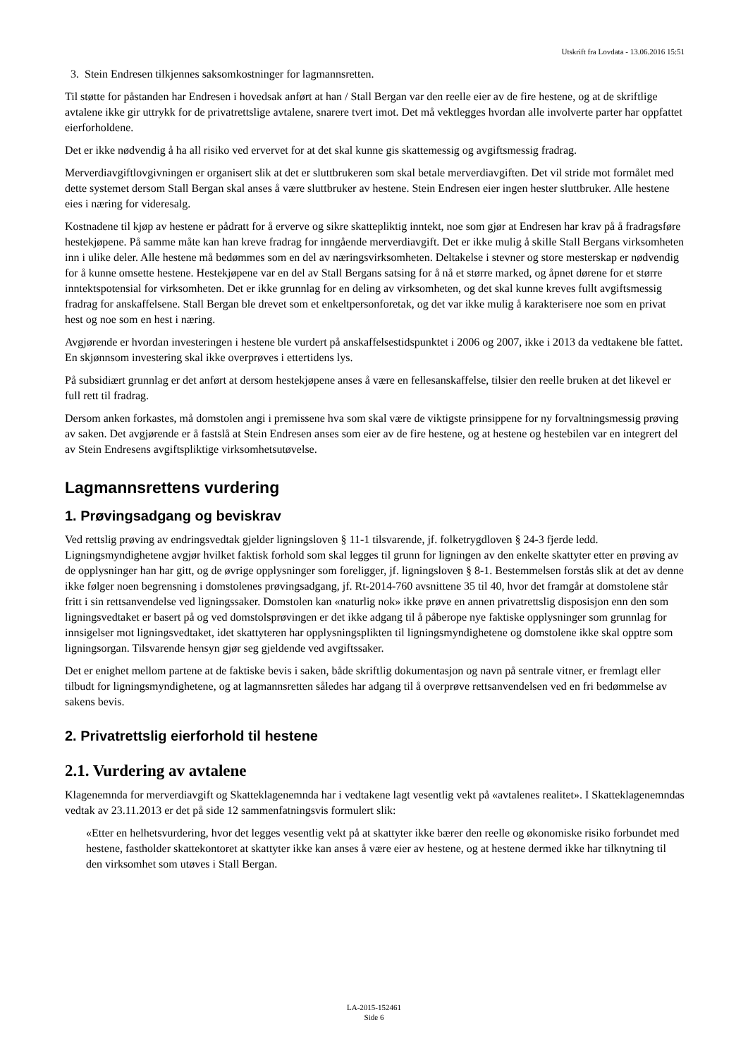Utskrift fra Lovdata - 13.06.2016 15:51
3. Stein Endresen tilkjennes saksomkostninger for lagmannsretten.
Til støtte for påstanden har Endresen i hovedsak anført at han / Stall Bergan var den reelle eier av de fire hestene, og at de skriftlige avtalene ikke gir uttrykk for de privatrettslige avtalene, snarere tvert imot. Det må vektlegges hvordan alle involverte parter har oppfattet eierforholdene.
Det er ikke nødvendig å ha all risiko ved ervervet for at det skal kunne gis skattemessig og avgiftsmessig fradrag.
Merverdiavgiftlovgivningen er organisert slik at det er sluttbrukeren som skal betale merverdiavgiften. Det vil stride mot formålet med dette systemet dersom Stall Bergan skal anses å være sluttbruker av hestene. Stein Endresen eier ingen hester sluttbruker. Alle hestene eies i næring for videresalg.
Kostnadene til kjøp av hestene er pådratt for å erverve og sikre skattepliktig inntekt, noe som gjør at Endresen har krav på å fradragsføre hestekjøpene. På samme måte kan han kreve fradrag for inngående merverdiavgift. Det er ikke mulig å skille Stall Bergans virksomheten inn i ulike deler. Alle hestene må bedømmes som en del av næringsvirksomheten. Deltakelse i stevner og store mesterskap er nødvendig for å kunne omsette hestene. Hestekjøpene var en del av Stall Bergans satsing for å nå et større marked, og åpnet dørene for et større inntektspotensial for virksomheten. Det er ikke grunnlag for en deling av virksomheten, og det skal kunne kreves fullt avgiftsmessig fradrag for anskaffelsene. Stall Bergan ble drevet som et enkeltpersonforetak, og det var ikke mulig å karakterisere noe som en privat hest og noe som en hest i næring.
Avgjørende er hvordan investeringen i hestene ble vurdert på anskaffelsestidspunktet i 2006 og 2007, ikke i 2013 da vedtakene ble fattet. En skjønnsom investering skal ikke overprøves i ettertidens lys.
På subsidiært grunnlag er det anført at dersom hestekjøpene anses å være en fellesanskaffelse, tilsier den reelle bruken at det likevel er full rett til fradrag.
Dersom anken forkastes, må domstolen angi i premissene hva som skal være de viktigste prinsippene for ny forvaltningsmessig prøving av saken. Det avgjørende er å fastslå at Stein Endresen anses som eier av de fire hestene, og at hestene og hestebilen var en integrert del av Stein Endresens avgiftspliktige virksomhetsutøvelse.
Lagmannsrettens vurdering
1. Prøvingsadgang og beviskrav
Ved rettslig prøving av endringsvedtak gjelder ligningsloven § 11-1 tilsvarende, jf. folketrygdloven § 24-3 fjerde ledd. Ligningsmyndighetene avgjør hvilket faktisk forhold som skal legges til grunn for ligningen av den enkelte skattyter etter en prøving av de opplysninger han har gitt, og de øvrige opplysninger som foreligger, jf. ligningsloven § 8-1. Bestemmelsen forstås slik at det av denne ikke følger noen begrensning i domstolenes prøvingsadgang, jf. Rt-2014-760 avsnittene 35 til 40, hvor det framgår at domstolene står fritt i sin rettsanvendelse ved ligningssaker. Domstolen kan «naturlig nok» ikke prøve en annen privatrettslig disposisjon enn den som ligningsvedtaket er basert på og ved domstolsprøvingen er det ikke adgang til å påberope nye faktiske opplysninger som grunnlag for innsigelser mot ligningsvedtaket, idet skattyteren har opplysningsplikten til ligningsmyndighetene og domstolene ikke skal opptre som ligningsorgan. Tilsvarende hensyn gjør seg gjeldende ved avgiftssaker.
Det er enighet mellom partene at de faktiske bevis i saken, både skriftlig dokumentasjon og navn på sentrale vitner, er fremlagt eller tilbudt for ligningsmyndighetene, og at lagmannsretten således har adgang til å overprøve rettsanvendelsen ved en fri bedømmelse av sakens bevis.
2. Privatrettslig eierforhold til hestene
2.1. Vurdering av avtalene
Klagenemnda for merverdiavgift og Skatteklagenemnda har i vedtakene lagt vesentlig vekt på «avtalenes realitet». I Skatteklagenemndas vedtak av 23.11.2013 er det på side 12 sammenfatningsvis formulert slik:
«Etter en helhetsvurdering, hvor det legges vesentlig vekt på at skattyter ikke bærer den reelle og økonomiske risiko forbundet med hestene, fastholder skattekontoret at skattyter ikke kan anses å være eier av hestene, og at hestene dermed ikke har tilknytning til den virksomhet som utøves i Stall Bergan.
LA-2015-152461
Side 6